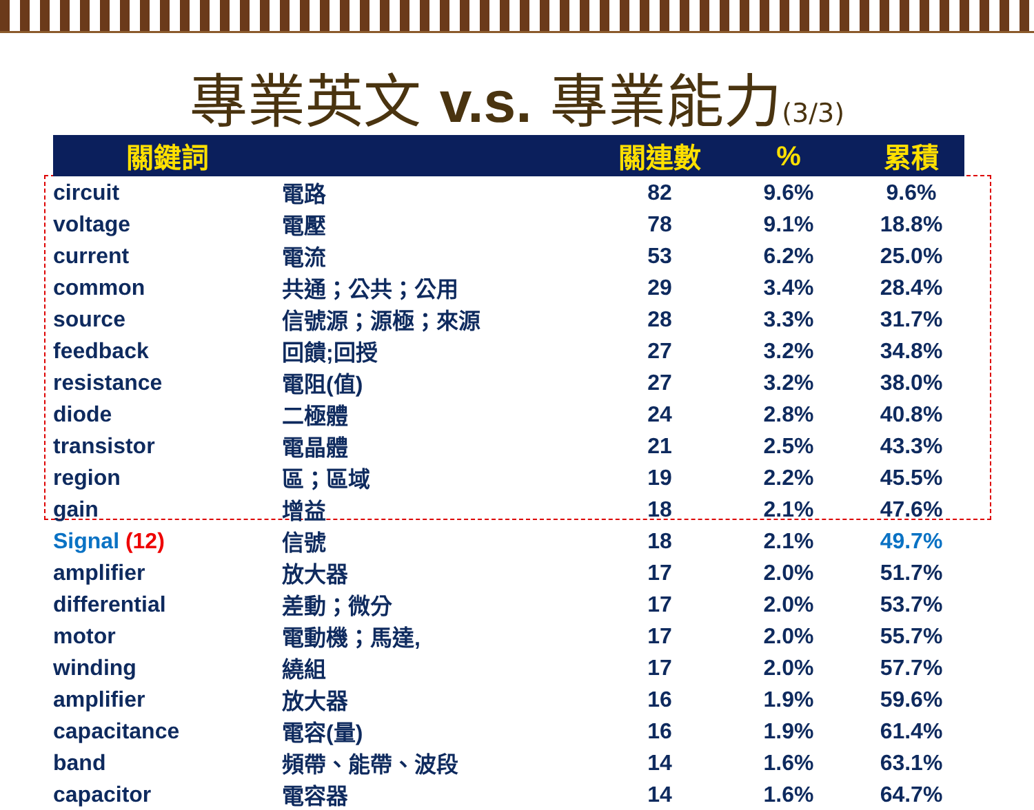專業英文 v.s. 專業能力(3/3)
| 關鍵詞 | | 關連數 | % | 累積 |
| --- | --- | --- | --- | --- |
| circuit | 電路 | 82 | 9.6% | 9.6% |
| voltage | 電壓 | 78 | 9.1% | 18.8% |
| current | 電流 | 53 | 6.2% | 25.0% |
| common | 共通；公共；公用 | 29 | 3.4% | 28.4% |
| source | 信號源；源極；來源 | 28 | 3.3% | 31.7% |
| feedback | 回饋;回授 | 27 | 3.2% | 34.8% |
| resistance | 電阻(值) | 27 | 3.2% | 38.0% |
| diode | 二極體 | 24 | 2.8% | 40.8% |
| transistor | 電晶體 | 21 | 2.5% | 43.3% |
| region | 區；區域 | 19 | 2.2% | 45.5% |
| gain | 增益 | 18 | 2.1% | 47.6% |
| Signal (12) | 信號 | 18 | 2.1% | 49.7% |
| amplifier | 放大器 | 17 | 2.0% | 51.7% |
| differential | 差動；微分 | 17 | 2.0% | 53.7% |
| motor | 電動機；馬達, | 17 | 2.0% | 55.7% |
| winding | 繞組 | 17 | 2.0% | 57.7% |
| amplifier | 放大器 | 16 | 1.9% | 59.6% |
| capacitance | 電容(量) | 16 | 1.9% | 61.4% |
| band | 頻帶、能帶、波段 | 14 | 1.6% | 63.1% |
| capacitor | 電容器 | 14 | 1.6% | 64.7% |